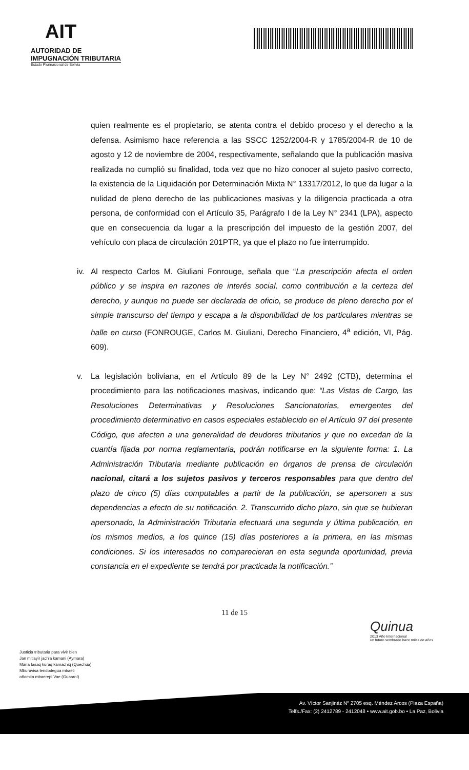AIT
AUTORIDAD DE
IMPUGNACIÓN TRIBUTARIA
Estado Plurinacional de Bolivia
quien realmente es el propietario, se atenta contra el debido proceso y el derecho a la defensa. Asimismo hace referencia a las SSCC 1252/2004-R y 1785/2004-R de 10 de agosto y 12 de noviembre de 2004, respectivamente, señalando que la publicación masiva realizada no cumplió su finalidad, toda vez que no hizo conocer al sujeto pasivo correcto, la existencia de la Liquidación por Determinación Mixta N° 13317/2012, lo que da lugar a la nulidad de pleno derecho de las publicaciones masivas y la diligencia practicada a otra persona, de conformidad con el Artículo 35, Parágrafo I de la Ley N° 2341 (LPA), aspecto que en consecuencia da lugar a la prescripción del impuesto de la gestión 2007, del vehículo con placa de circulación 201PTR, ya que el plazo no fue interrumpido.
iv. Al respecto Carlos M. Giuliani Fonrouge, señala que “La prescripción afecta el orden público y se inspira en razones de interés social, como contribución a la certeza del derecho, y aunque no puede ser declarada de oficio, se produce de pleno derecho por el simple transcurso del tiempo y escapa a la disponibilidad de los particulares mientras se halle en curso (FONROUGE, Carlos M. Giuliani, Derecho Financiero, 4<sup>a</sup> edición, VI, Pág. 609).
v. La legislación boliviana, en el Artículo 89 de la Ley N° 2492 (CTB), determina el procedimiento para las notificaciones masivas, indicando que: “Las Vistas de Cargo, las Resoluciones Determinativas y Resoluciones Sancionatorias, emergentes del procedimiento determinativo en casos especiales establecido en el Artículo 97 del presente Código, que afecten a una generalidad de deudores tributarios y que no excedan de la cuantía fijada por norma reglamentaria, podrán notificarse en la siguiente forma: 1. La Administración Tributaria mediante publicación en órganos de prensa de circulación nacional, citará a los sujetos pasivos y terceros responsables para que dentro del plazo de cinco (5) días computables a partir de la publicación, se apersonen a sus dependencias a efecto de su notificación. 2. Transcurrido dicho plazo, sin que se hubieran apersonado, la Administración Tributaria efectuará una segunda y última publicación, en los mismos medios, a los quince (15) días posteriores a la primera, en las mismas condiciones. Si los interesados no comparecieran en esta segunda oportunidad, previa constancia en el expediente se tendrá por practicada la notificación.”
11 de 15
Justicia tributaria para vivir bien
Jan mit'ayir jach'a kamani (Aymara)
Mana tasaq kuraq kamachiq (Quechua)
Mburuvisa tendodegua mbaeti
oñomita mbaerepi Vae (Guaraní)
Quinua
2013 Año Internacional
un futuro sembrado hace miles de años
Av. Víctor Sanjinéz Nº 2705 esq. Méndez Arcos (Plaza España)
Telfs./Fax: (2) 2412789 - 2412048 • www.ait.gob.bo • La Paz, Bolivia